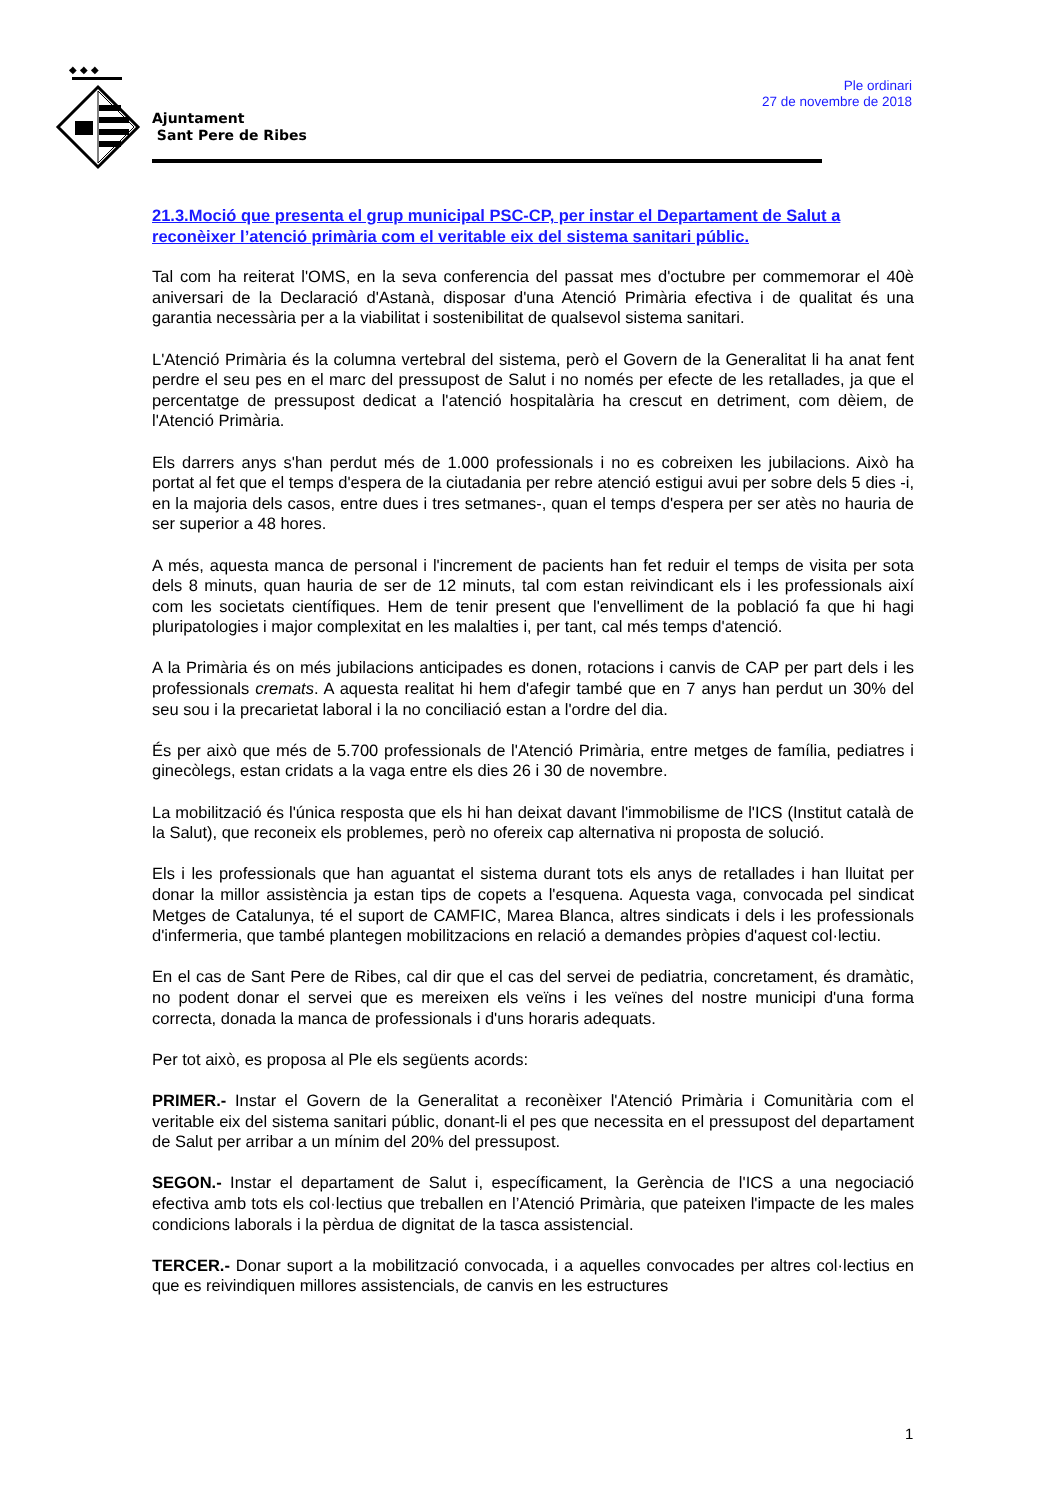◆ ◆ ◆
Ajuntament
Sant Pere de Ribes
Ple ordinari
27 de novembre de 2018
21.3.Moció que presenta el grup municipal PSC-CP, per instar el Departament de Salut a reconèixer l’atenció primària com el veritable eix del sistema sanitari públic.
Tal com ha reiterat l'OMS, en la seva conferencia del passat mes d'octubre per commemorar el 40è aniversari de la Declaració d'Astanà, disposar d'una Atenció Primària efectiva i de qualitat és una garantia necessària per a la viabilitat i sostenibilitat de qualsevol sistema sanitari.
L'Atenció Primària és la columna vertebral del sistema, però el Govern de la Generalitat li ha anat fent perdre el seu pes en el marc del pressupost de Salut i no només per efecte de les retallades, ja que el percentatge de pressupost dedicat a l'atenció hospitalària ha crescut en detriment, com dèiem, de l'Atenció Primària.
Els darrers anys s'han perdut més de 1.000 professionals i no es cobreixen les jubilacions. Això ha portat al fet que el temps d'espera de la ciutadania per rebre atenció estigui avui per sobre dels 5 dies -i, en la majoria dels casos, entre dues i tres setmanes-, quan el temps d'espera per ser atès no hauria de ser superior a 48 hores.
A més, aquesta manca de personal i l'increment de pacients han fet reduir el temps de visita per sota dels 8 minuts, quan hauria de ser de 12 minuts, tal com estan reivindicant els i les professionals així com les societats científiques. Hem de tenir present que l'envelliment de la població fa que hi hagi pluripatologies i major complexitat en les malalties i, per tant, cal més temps d'atenció.
A la Primària és on més jubilacions anticipades es donen, rotacions i canvis de CAP per part dels i les professionals cremats. A aquesta realitat hi hem d'afegir també que en 7 anys han perdut un 30% del seu sou i la precarietat laboral i la no conciliació estan a l'ordre del dia.
És per això que més de 5.700 professionals de l'Atenció Primària, entre metges de família, pediatres i ginecòlegs, estan cridats a la vaga entre els dies 26 i 30 de novembre.
La mobilització és l'única resposta que els hi han deixat davant l'immobilisme de l'ICS (Institut català de la Salut), que reconeix els problemes, però no ofereix cap alternativa ni proposta de solució.
Els i les professionals que han aguantat el sistema durant tots els anys de retallades i han lluitat per donar la millor assistència ja estan tips de copets a l'esquena. Aquesta vaga, convocada pel sindicat Metges de Catalunya, té el suport de CAMFIC, Marea Blanca, altres sindicats i dels i les professionals d'infermeria, que també plantegen mobilitzacions en relació a demandes pròpies d'aquest col·lectiu.
En el cas de Sant Pere de Ribes, cal dir que el cas del servei de pediatria, concretament, és dramàtic, no podent donar el servei que es mereixen els veïns i les veïnes del nostre municipi d'una forma correcta, donada la manca de professionals i d'uns horaris adequats.
Per tot això, es proposa al Ple els següents acords:
PRIMER.- Instar el Govern de la Generalitat a reconèixer l'Atenció Primària i Comunitària com el veritable eix del sistema sanitari públic, donant-li el pes que necessita en el pressupost del departament de Salut per arribar a un mínim del 20% del pressupost.
SEGON.- Instar el departament de Salut i, específicament, la Gerència de l'ICS a una negociació efectiva amb tots els col·lectius que treballen en l’Atenció Primària, que pateixen l'impacte de les males condicions laborals i la pèrdua de dignitat de la tasca assistencial.
TERCER.- Donar suport a la mobilització convocada, i a aquelles convocades per altres col·lectius en que es reivindiquen millores assistencials, de canvis en les estructures
1